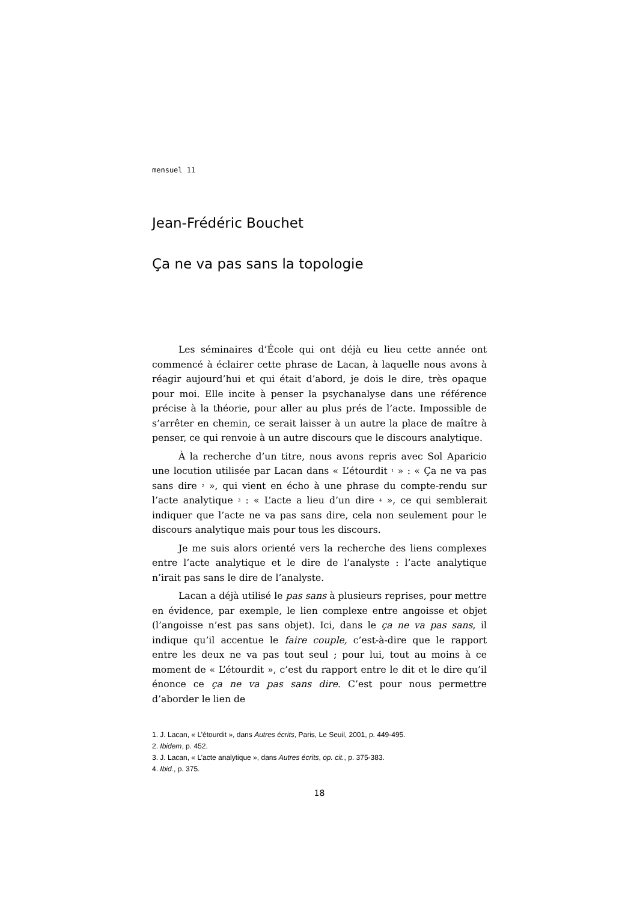mensuel 11
Jean-Frédéric Bouchet
Ça ne va pas sans la topologie
Les séminaires d’École qui ont déjà eu lieu cette année ont commencé à éclairer cette phrase de Lacan, à laquelle nous avons à réagir aujourd’hui et qui était d’abord, je dois le dire, très opaque pour moi. Elle incite à penser la psychanalyse dans une référence précise à la théorie, pour aller au plus prés de l’acte. Impossible de s’arrêter en chemin, ce serait laisser à un autre la place de maître à penser, ce qui renvoie à un autre discours que le discours analytique.
À la recherche d’un titre, nous avons repris avec Sol Aparicio une locution utilisée par Lacan dans « L’étourdit <sup>1</sup> » : « Ça ne va pas sans dire <sup>2</sup> », qui vient en écho à une phrase du compte-rendu sur l’acte analytique <sup>3</sup> : « L’acte a lieu d’un dire <sup>4</sup> », ce qui semblerait indiquer que l’acte ne va pas sans dire, cela non seulement pour le discours analytique mais pour tous les discours.
Je me suis alors orienté vers la recherche des liens complexes entre l’acte analytique et le dire de l’analyste : l’acte analytique n’irait pas sans le dire de l’analyste.
Lacan a déjà utilisé le pas sans à plusieurs reprises, pour mettre en évidence, par exemple, le lien complexe entre angoisse et objet (l’angoisse n’est pas sans objet). Ici, dans le ça ne va pas sans, il indique qu’il accentue le faire couple, c’est-à-dire que le rapport entre les deux ne va pas tout seul ; pour lui, tout au moins à ce moment de « L’étourdit », c’est du rapport entre le dit et le dire qu’il énonce ce ça ne va pas sans dire. C’est pour nous permettre d’aborder le lien de
1. J. Lacan, « L’étourdit », dans Autres écrits, Paris, Le Seuil, 2001, p. 449-495.
2. Ibidem, p. 452.
3. J. Lacan, « L’acte analytique », dans Autres écrits, op. cit., p. 375-383.
4. Ibid., p. 375.
18